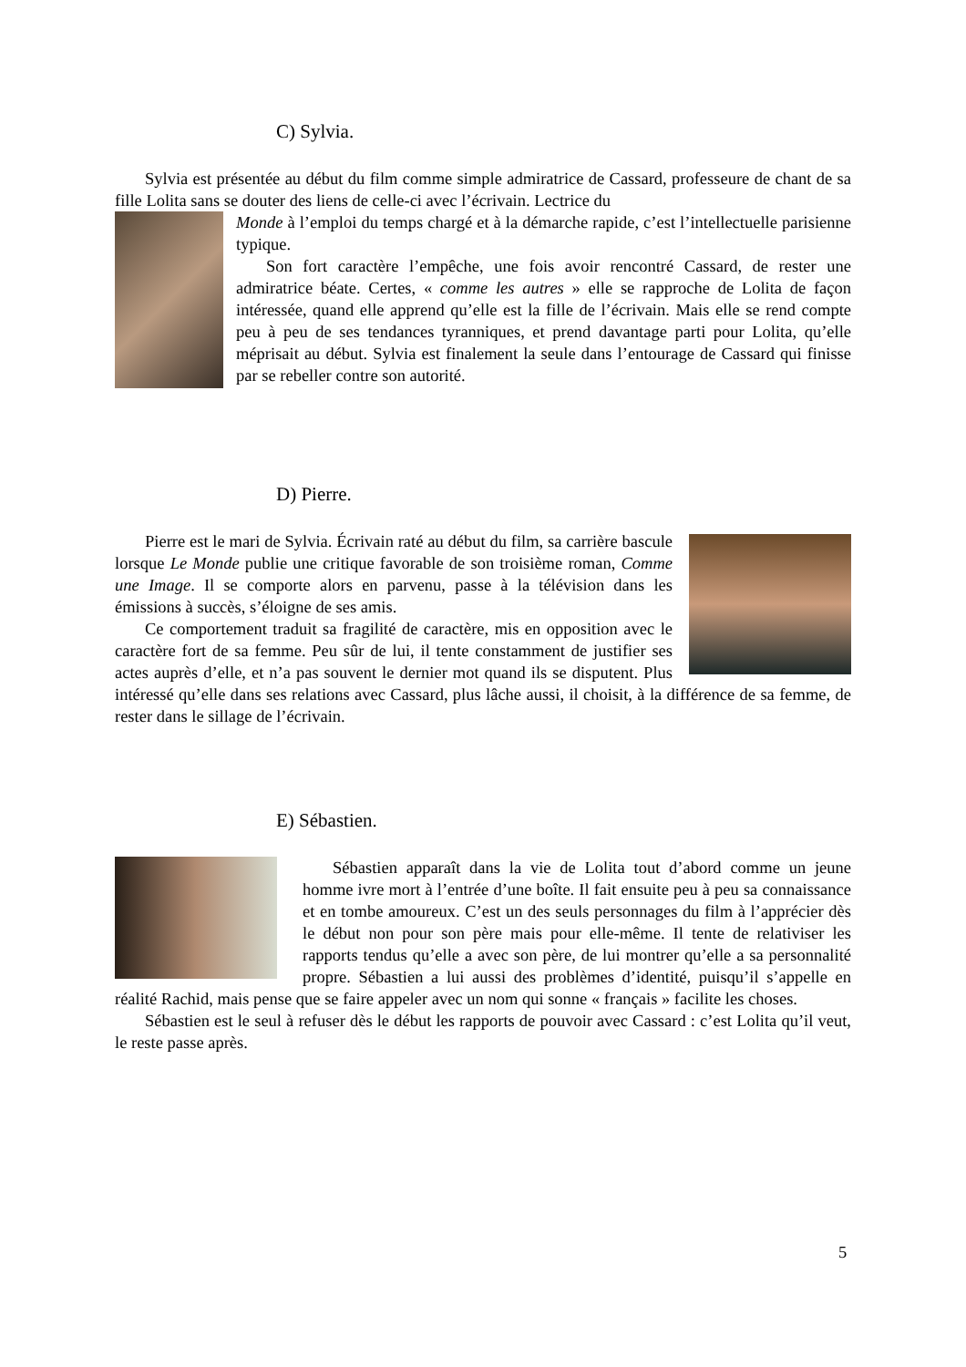C) Sylvia.
Sylvia est présentée au début du film comme simple admiratrice de Cassard, professeure de chant de sa fille Lolita sans se douter des liens de celle-ci avec l’écrivain. Lectrice du
Monde à l’emploi du temps chargé et à la démarche rapide, c’est l’intellectuelle parisienne typique.
Son fort caractère l’empêche, une fois avoir rencontré Cassard, de rester une admiratrice béate. Certes, « comme les autres » elle se rapproche de Lolita de façon intéressée, quand elle apprend qu’elle est la fille de l’écrivain. Mais elle se rend compte peu à peu de ses tendances tyranniques, et prend davantage parti pour Lolita, qu’elle méprisait au début. Sylvia est finalement la seule dans l’entourage de Cassard qui finisse par se rebeller contre son autorité.
D) Pierre.
Pierre est le mari de Sylvia. Écrivain raté au début du film, sa carrière bascule lorsque Le Monde publie une critique favorable de son troisième roman, Comme une Image. Il se comporte alors en parvenu, passe à la télévision dans les émissions à succès, s’éloigne de ses amis.
Ce comportement traduit sa fragilité de caractère, mis en opposition avec le caractère fort de sa femme. Peu sûr de lui, il tente constamment de justifier ses actes auprès d’elle, et n’a pas souvent le dernier mot quand ils se disputent. Plus intéressé qu’elle dans ses relations avec Cassard, plus lâche aussi, il choisit, à la différence de sa femme, de rester dans le sillage de l’écrivain.
E) Sébastien.
Sébastien apparaît dans la vie de Lolita tout d’abord comme un jeune homme ivre mort à l’entrée d’une boîte. Il fait ensuite peu à peu sa connaissance et en tombe amoureux. C’est un des seuls personnages du film à l’apprécier dès le début non pour son père mais pour elle-même. Il tente de relativiser les rapports tendus qu’elle a avec son père, de lui montrer qu’elle a sa personnalité propre. Sébastien a lui aussi des problèmes d’identité, puisqu’il s’appelle en réalité Rachid, mais pense que se faire appeler avec un nom qui sonne « français » facilite les choses.
Sébastien est le seul à refuser dès le début les rapports de pouvoir avec Cassard : c’est Lolita qu’il veut, le reste passe après.
5